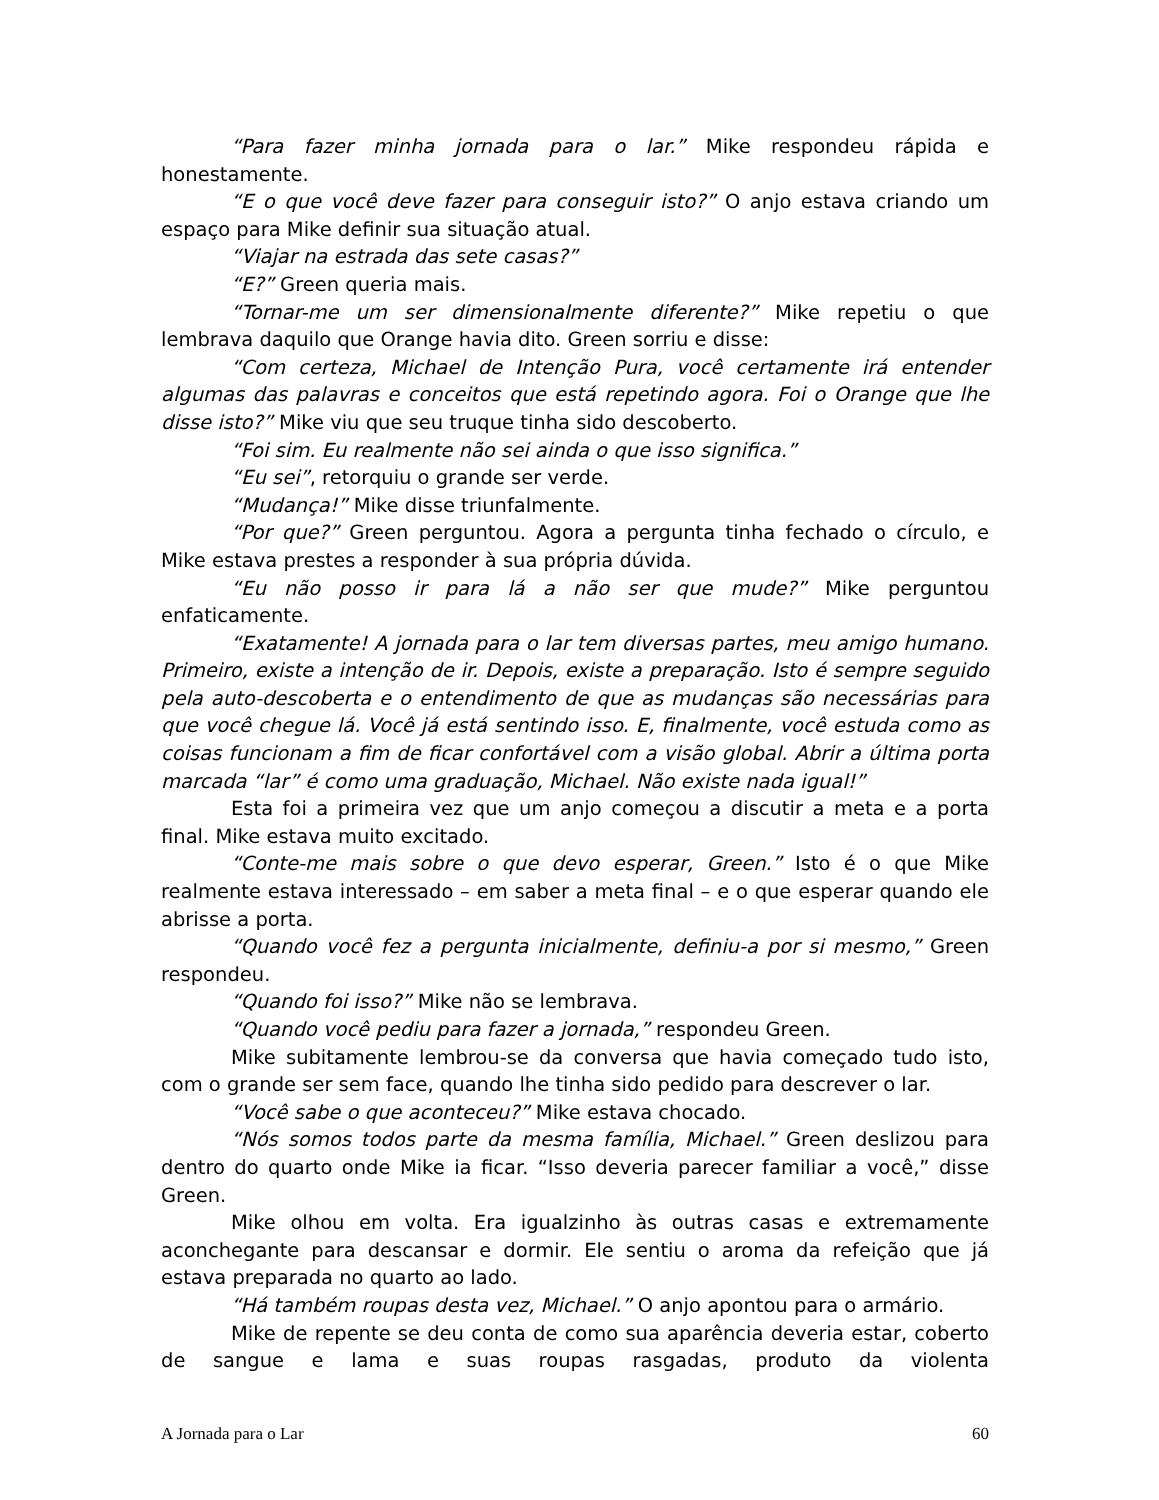“Para fazer minha jornada para o lar.” Mike respondeu rápida e honestamente.
“E o que você deve fazer para conseguir isto?” O anjo estava criando um espaço para Mike definir sua situação atual.
“Viajar na estrada das sete casas?”
“E?” Green queria mais.
“Tornar-me um ser dimensionalmente diferente?” Mike repetiu o que lembrava daquilo que Orange havia dito. Green sorriu e disse:
“Com certeza, Michael de Intenção Pura, você certamente irá entender algumas das palavras e conceitos que está repetindo agora. Foi o Orange que lhe disse isto?” Mike viu que seu truque tinha sido descoberto.
“Foi sim. Eu realmente não sei ainda o que isso significa.”
“Eu sei”, retorquiu o grande ser verde.
“Mudança!” Mike disse triunfalmente.
“Por que?” Green perguntou. Agora a pergunta tinha fechado o círculo, e Mike estava prestes a responder à sua própria dúvida.
“Eu não posso ir para lá a não ser que mude?” Mike perguntou enfaticamente.
“Exatamente! A jornada para o lar tem diversas partes, meu amigo humano. Primeiro, existe a intenção de ir. Depois, existe a preparação. Isto é sempre seguido pela auto-descoberta e o entendimento de que as mudanças são necessárias para que você chegue lá. Você já está sentindo isso. E, finalmente, você estuda como as coisas funcionam a fim de ficar confortável com a visão global. Abrir a última porta marcada “lar” é como uma graduação, Michael. Não existe nada igual!”
Esta foi a primeira vez que um anjo começou a discutir a meta e a porta final. Mike estava muito excitado.
“Conte-me mais sobre o que devo esperar, Green.” Isto é o que Mike realmente estava interessado – em saber a meta final – e o que esperar quando ele abrisse a porta.
“Quando você fez a pergunta inicialmente, definiu-a por si mesmo,” Green respondeu.
“Quando foi isso?” Mike não se lembrava.
“Quando você pediu para fazer a jornada,” respondeu Green.
Mike subitamente lembrou-se da conversa que havia começado tudo isto, com o grande ser sem face, quando lhe tinha sido pedido para descrever o lar.
“Você sabe o que aconteceu?” Mike estava chocado.
“Nós somos todos parte da mesma família, Michael.” Green deslizou para dentro do quarto onde Mike ia ficar. “Isso deveria parecer familiar a você,” disse Green.
Mike olhou em volta. Era igualzinho às outras casas e extremamente aconchegante para descansar e dormir. Ele sentiu o aroma da refeição que já estava preparada no quarto ao lado.
“Há também roupas desta vez, Michael.” O anjo apontou para o armário.
Mike de repente se deu conta de como sua aparência deveria estar, coberto de sangue e lama e suas roupas rasgadas, produto da violenta
A Jornada para o Lar 60